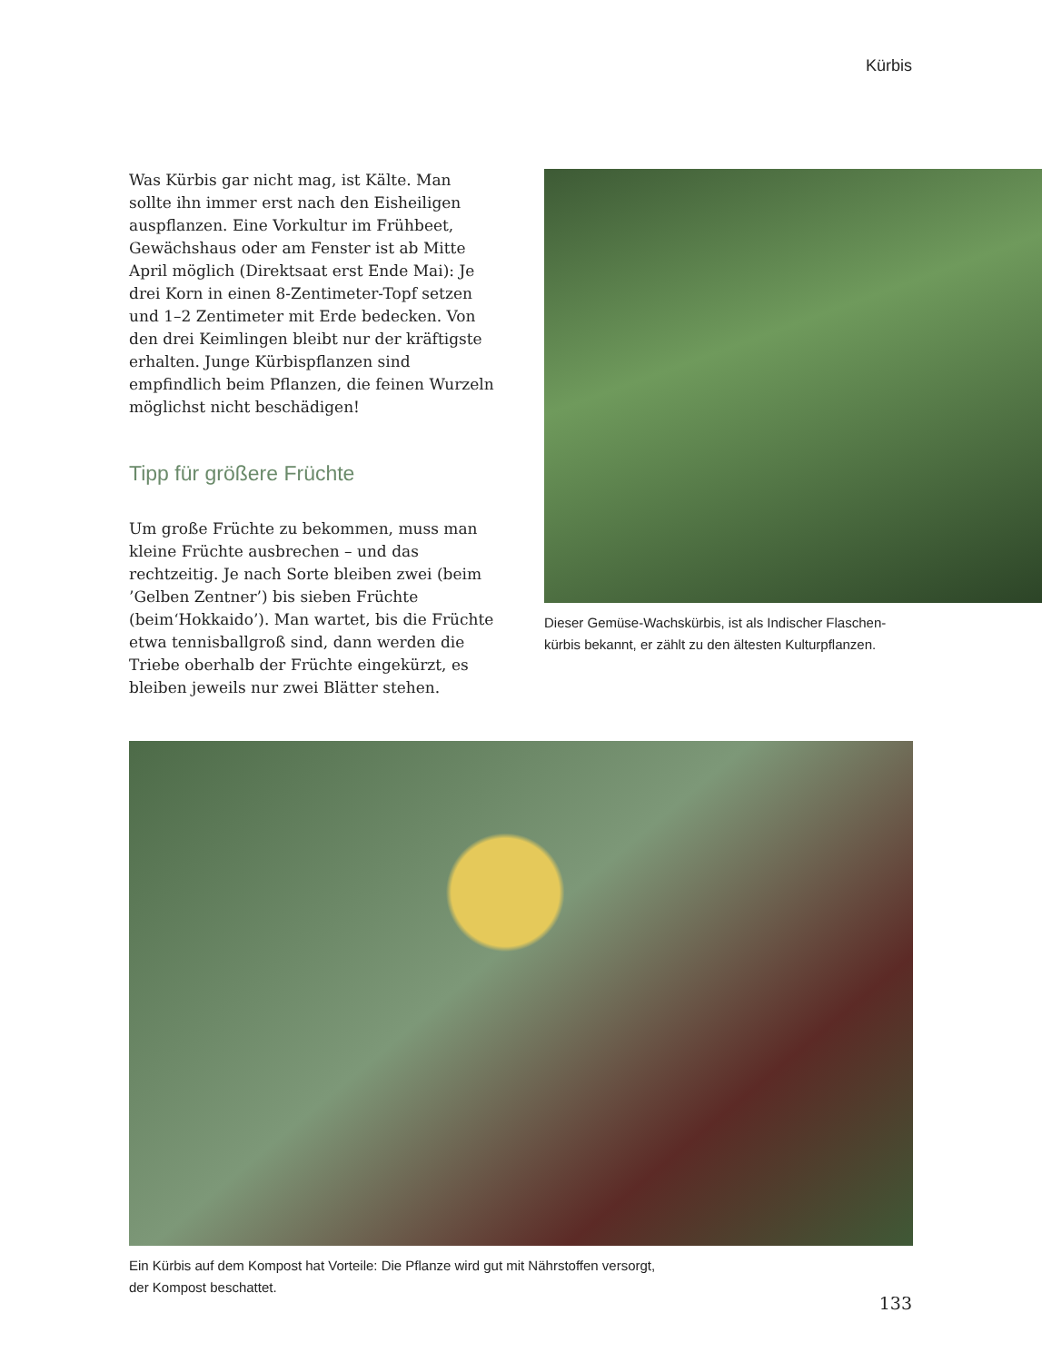Kürbis
Was Kürbis gar nicht mag, ist Kälte. Man sollte ihn immer erst nach den Eisheiligen auspflanzen. Eine Vorkultur im Frühbeet, Gewächshaus oder am Fenster ist ab Mitte April möglich (Direktsaat erst Ende Mai): Je drei Korn in einen 8-Zenti­meter-Topf setzen und 1–2 Zentimeter mit Erde bedecken. Von den drei Keimlingen bleibt nur der kräftigste erhalten. Junge Kürbispflanzen sind empfindlich beim Pflanzen, die feinen Wur­zeln möglichst nicht beschädigen!
Tipp für größere Früchte
Um große Früchte zu bekommen, muss man kleine Früchte ausbrechen – und das rechtzeitig. Je nach Sorte bleiben zwei (beim ’Gelben Zentner’) bis sieben Früchte (beim‘Hokkaido’). Man wartet, bis die Früchte etwa tennisballgroß sind, dann werden die Triebe oberhalb der Früchte einge­kürzt, es bleiben jeweils nur zwei Blätter stehen.
Dieser Gemüse-Wachskürbis, ist als Indischer Flaschen-
kürbis bekannt, er zählt zu den ältesten Kulturpflanzen.
Ein Kürbis auf dem Kompost hat Vorteile: Die Pflanze wird gut mit Nährstoffen versorgt,
der Kompost beschattet.
133